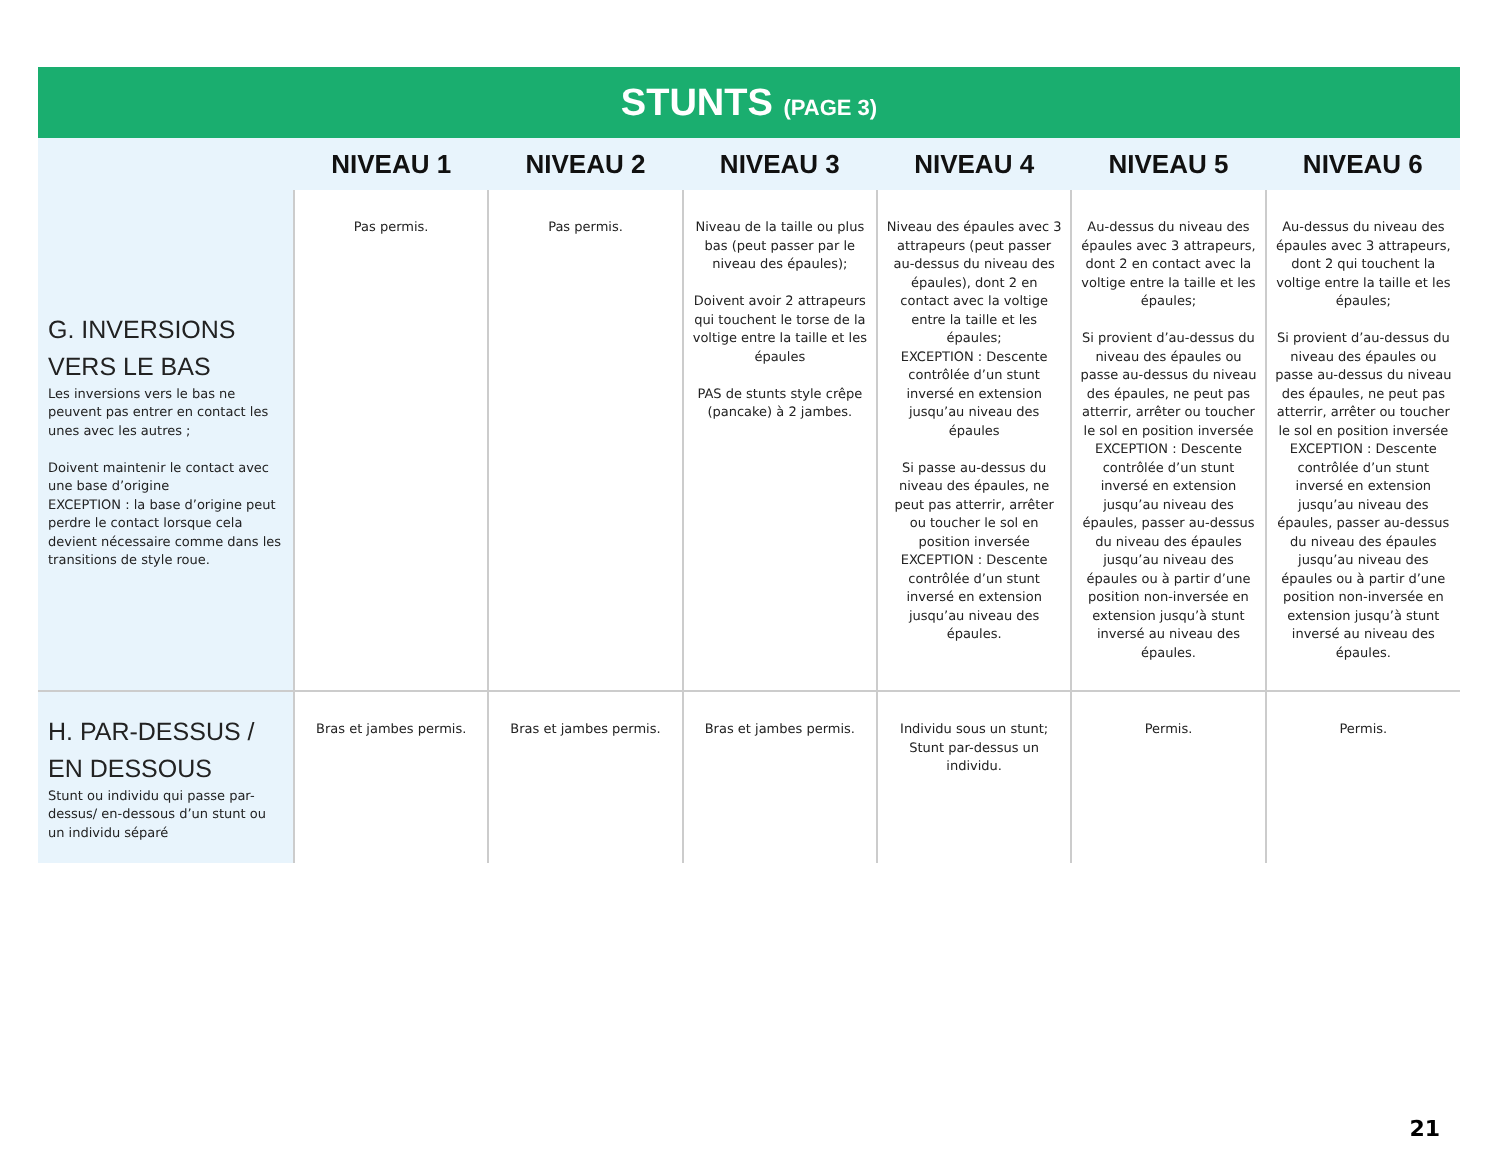STUNTS (PAGE 3)
| | NIVEAU 1 | NIVEAU 2 | NIVEAU 3 | NIVEAU 4 | NIVEAU 5 | NIVEAU 6 |
| --- | --- | --- | --- | --- | --- | --- |
| G. INVERSIONS VERS LE BAS Les inversions vers le bas ne peuvent pas entrer en contact les unes avec les autres ; Doivent maintenir le contact avec une base d’origine EXCEPTION : la base d’origine peut perdre le contact lorsque cela devient nécessaire comme dans les transitions de style roue. | Pas permis. | Pas permis. | Niveau de la taille ou plus bas (peut passer par le niveau des épaules); Doivent avoir 2 attrapeurs qui touchent le torse de la voltige entre la taille et les épaules PAS de stunts style crêpe (pancake) à 2 jambes. | Niveau des épaules avec 3 attrapeurs (peut passer au-dessus du niveau des épaules), dont 2 en contact avec la voltige entre la taille et les épaules; EXCEPTION : Descente contrôlée d’un stunt inversé en extension jusqu’au niveau des épaules Si passe au-dessus du niveau des épaules, ne peut pas atterrir, arrêter ou toucher le sol en position inversée EXCEPTION : Descente contrôlée d’un stunt inversé en extension jusqu’au niveau des épaules. | Au-dessus du niveau des épaules avec 3 attrapeurs, dont 2 en contact avec la voltige entre la taille et les épaules; Si provient d’au-dessus du niveau des épaules ou passe au-dessus du niveau des épaules, ne peut pas atterrir, arrêter ou toucher le sol en position inversée EXCEPTION : Descente contrôlée d’un stunt inversé en extension jusqu’au niveau des épaules, passer au-dessus du niveau des épaules jusqu’au niveau des épaules ou à partir d’une position non-inversée en extension jusqu’à stunt inversé au niveau des épaules. | Au-dessus du niveau des épaules avec 3 attrapeurs, dont 2 qui touchent la voltige entre la taille et les épaules; Si provient d’au-dessus du niveau des épaules ou passe au-dessus du niveau des épaules, ne peut pas atterrir, arrêter ou toucher le sol en position inversée EXCEPTION : Descente contrôlée d’un stunt inversé en extension jusqu’au niveau des épaules, passer au-dessus du niveau des épaules jusqu’au niveau des épaules ou à partir d’une position non-inversée en extension jusqu’à stunt inversé au niveau des épaules. |
| H. PAR-DESSUS / EN DESSOUS Stunt ou individu qui passe par-dessus/ en-dessous d’un stunt ou un individu séparé | Bras et jambes permis. | Bras et jambes permis. | Bras et jambes permis. | Individu sous un stunt; Stunt par-dessus un individu. | Permis. | Permis. |
21